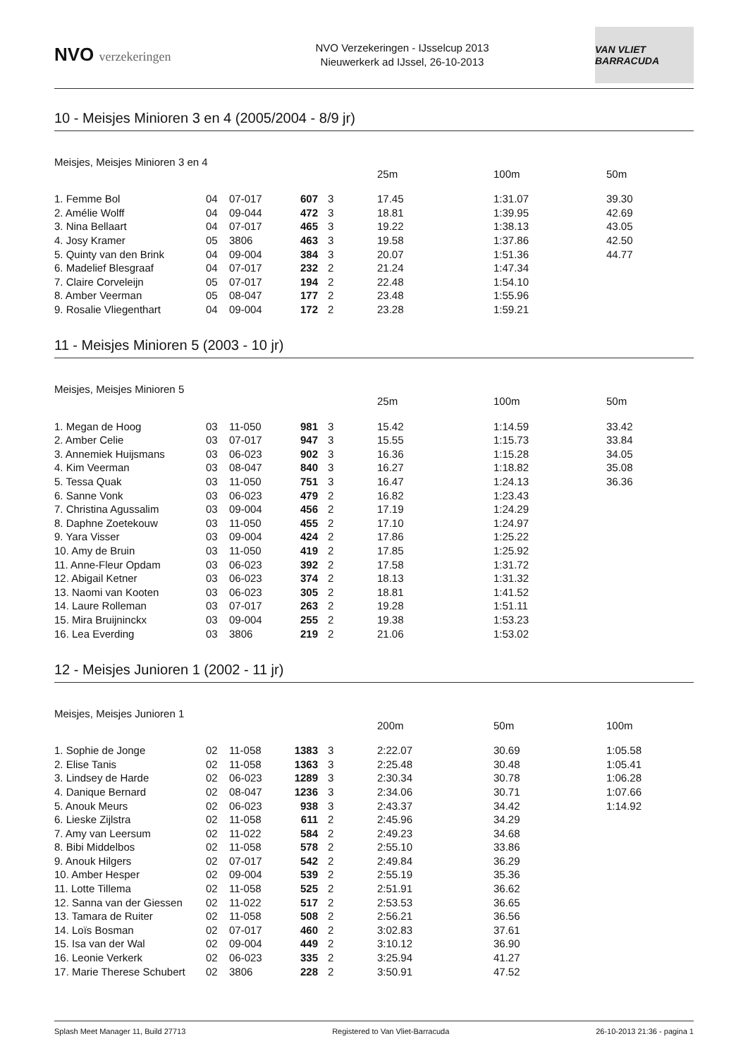NVO verzekeringen
NVO Verzekeringen - IJsselcup 2013
Nieuwerkerk ad IJssel, 26-10-2013
VAN VLIET BARRACUDA
10 - Meisjes Minioren 3 en 4 (2005/2004 - 8/9 jr)
Meisjes, Meisjes Minioren 3 en 4
| | | | | | 25m | 100m | 50m |
| --- | --- | --- | --- | --- | --- | --- | --- |
| 1. Femme Bol | 04 | 07-017 | 607 | 3 | 17.45 | 1:31.07 | 39.30 |
| 2. Amélie Wolff | 04 | 09-044 | 472 | 3 | 18.81 | 1:39.95 | 42.69 |
| 3. Nina Bellaart | 04 | 07-017 | 465 | 3 | 19.22 | 1:38.13 | 43.05 |
| 4. Josy Kramer | 05 | 3806 | 463 | 3 | 19.58 | 1:37.86 | 42.50 |
| 5. Quinty van den Brink | 04 | 09-004 | 384 | 3 | 20.07 | 1:51.36 | 44.77 |
| 6. Madelief Blesgraaf | 04 | 07-017 | 232 | 2 | 21.24 | 1:47.34 | |
| 7. Claire Corveleijn | 05 | 07-017 | 194 | 2 | 22.48 | 1:54.10 | |
| 8. Amber Veerman | 05 | 08-047 | 177 | 2 | 23.48 | 1:55.96 | |
| 9. Rosalie Vliegenthart | 04 | 09-004 | 172 | 2 | 23.28 | 1:59.21 | |
11 - Meisjes Minioren 5 (2003 - 10 jr)
Meisjes, Meisjes Minioren 5
| | | | | | 25m | 100m | 50m |
| --- | --- | --- | --- | --- | --- | --- | --- |
| 1. Megan de Hoog | 03 | 11-050 | 981 | 3 | 15.42 | 1:14.59 | 33.42 |
| 2. Amber Celie | 03 | 07-017 | 947 | 3 | 15.55 | 1:15.73 | 33.84 |
| 3. Annemiek Huijsmans | 03 | 06-023 | 902 | 3 | 16.36 | 1:15.28 | 34.05 |
| 4. Kim Veerman | 03 | 08-047 | 840 | 3 | 16.27 | 1:18.82 | 35.08 |
| 5. Tessa Quak | 03 | 11-050 | 751 | 3 | 16.47 | 1:24.13 | 36.36 |
| 6. Sanne Vonk | 03 | 06-023 | 479 | 2 | 16.82 | 1:23.43 | |
| 7. Christina Agussalim | 03 | 09-004 | 456 | 2 | 17.19 | 1:24.29 | |
| 8. Daphne Zoetekouw | 03 | 11-050 | 455 | 2 | 17.10 | 1:24.97 | |
| 9. Yara Visser | 03 | 09-004 | 424 | 2 | 17.86 | 1:25.22 | |
| 10. Amy de Bruin | 03 | 11-050 | 419 | 2 | 17.85 | 1:25.92 | |
| 11. Anne-Fleur Opdam | 03 | 06-023 | 392 | 2 | 17.58 | 1:31.72 | |
| 12. Abigail Ketner | 03 | 06-023 | 374 | 2 | 18.13 | 1:31.32 | |
| 13. Naomi van Kooten | 03 | 06-023 | 305 | 2 | 18.81 | 1:41.52 | |
| 14. Laure Rolleman | 03 | 07-017 | 263 | 2 | 19.28 | 1:51.11 | |
| 15. Mira Bruijninckx | 03 | 09-004 | 255 | 2 | 19.38 | 1:53.23 | |
| 16. Lea Everding | 03 | 3806 | 219 | 2 | 21.06 | 1:53.02 | |
12 - Meisjes Junioren 1 (2002 - 11 jr)
Meisjes, Meisjes Junioren 1
| | | | | | 200m | 50m | 100m |
| --- | --- | --- | --- | --- | --- | --- | --- |
| 1. Sophie de Jonge | 02 | 11-058 | 1383 | 3 | 2:22.07 | 30.69 | 1:05.58 |
| 2. Elise Tanis | 02 | 11-058 | 1363 | 3 | 2:25.48 | 30.48 | 1:05.41 |
| 3. Lindsey de Harde | 02 | 06-023 | 1289 | 3 | 2:30.34 | 30.78 | 1:06.28 |
| 4. Danique Bernard | 02 | 08-047 | 1236 | 3 | 2:34.06 | 30.71 | 1:07.66 |
| 5. Anouk Meurs | 02 | 06-023 | 938 | 3 | 2:43.37 | 34.42 | 1:14.92 |
| 6. Lieske Zijlstra | 02 | 11-058 | 611 | 2 | 2:45.96 | 34.29 | |
| 7. Amy van Leersum | 02 | 11-022 | 584 | 2 | 2:49.23 | 34.68 | |
| 8. Bibi Middelbos | 02 | 11-058 | 578 | 2 | 2:55.10 | 33.86 | |
| 9. Anouk Hilgers | 02 | 07-017 | 542 | 2 | 2:49.84 | 36.29 | |
| 10. Amber Hesper | 02 | 09-004 | 539 | 2 | 2:55.19 | 35.36 | |
| 11. Lotte Tillema | 02 | 11-058 | 525 | 2 | 2:51.91 | 36.62 | |
| 12. Sanna van der Giessen | 02 | 11-022 | 517 | 2 | 2:53.53 | 36.65 | |
| 13. Tamara de Ruiter | 02 | 11-058 | 508 | 2 | 2:56.21 | 36.56 | |
| 14. Loïs Bosman | 02 | 07-017 | 460 | 2 | 3:02.83 | 37.61 | |
| 15. Isa van der Wal | 02 | 09-004 | 449 | 2 | 3:10.12 | 36.90 | |
| 16. Leonie Verkerk | 02 | 06-023 | 335 | 2 | 3:25.94 | 41.27 | |
| 17. Marie Therese Schubert | 02 | 3806 | 228 | 2 | 3:50.91 | 47.52 | |
Splash Meet Manager 11, Build 27713 Registered to Van Vliet-Barracuda 26-10-2013 21:36 - pagina 1